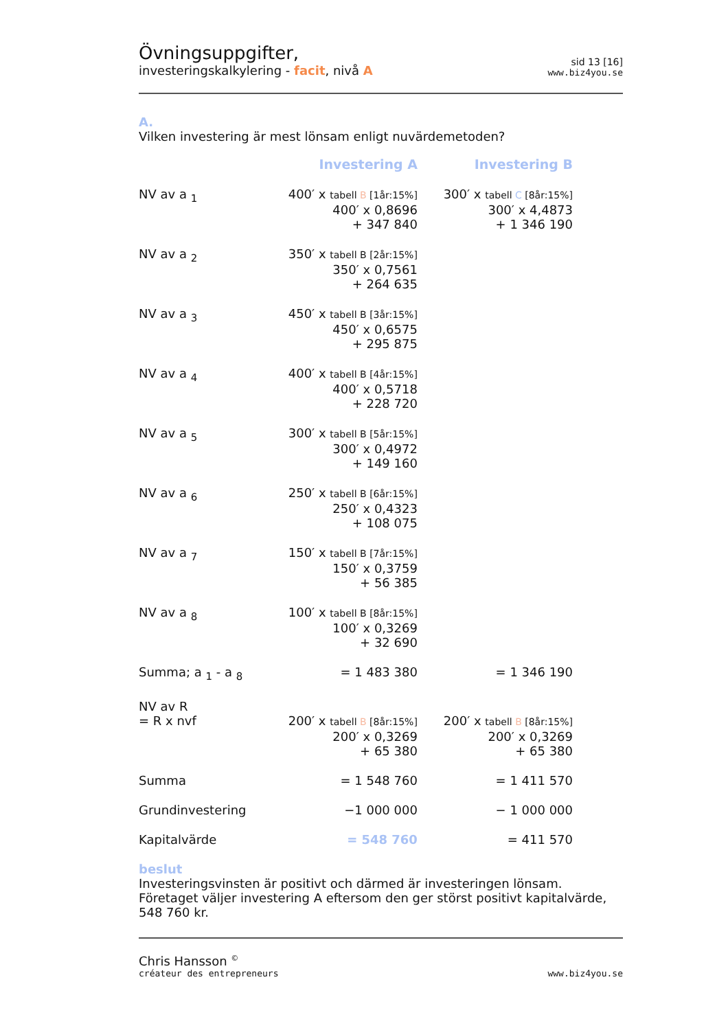Övningsuppgifter,
investeringskalkylering - facit, nivå A
sid 13 [16]
www.biz4you.se
A.
Vilken investering är mest lönsam enligt nuvärdemetoden?
| | Investering A | Investering B |
| NV av a <sub>1</sub> | 400′ x tabell B [1år:15%] 400′ x 0,8696 + 347 840 | 300′ x tabell C [8år:15%] 300′ x 4,4873 + 1 346 190 |
| NV av a <sub>2</sub> | 350′ x tabell B [2år:15%] 350′ x 0,7561 + 264 635 | |
| NV av a <sub>3</sub> | 450′ x tabell B [3år:15%] 450′ x 0,6575 + 295 875 | |
| NV av a <sub>4</sub> | 400′ x tabell B [4år:15%] 400′ x 0,5718 + 228 720 | |
| NV av a <sub>5</sub> | 300′ x tabell B [5år:15%] 300′ x 0,4972 + 149 160 | |
| NV av a <sub>6</sub> | 250′ x tabell B [6år:15%] 250′ x 0,4323 + 108 075 | |
| NV av a <sub>7</sub> | 150′ x tabell B [7år:15%] 150′ x 0,3759 + 56 385 | |
| NV av a <sub>8</sub> | 100′ x tabell B [8år:15%] 100′ x 0,3269 + 32 690 | |
| Summa; a <sub>1</sub> - a <sub>8</sub> | = 1 483 380 | = 1 346 190 |
| NV av R = R x nvf | 200′ x tabell B [8år:15%] 200′ x 0,3269 + 65 380 | 200′ x tabell B [8år:15%] 200′ x 0,3269 + 65 380 |
| Summa | = 1 548 760 | = 1 411 570 |
| Grundinvestering | −1 000 000 | − 1 000 000 |
| Kapitalvärde | = 548 760 | = 411 570 |
beslut
Investeringsvinsten är positivt och därmed är investeringen lönsam. Företaget väljer investering A eftersom den ger störst positivt kapitalvärde, 548 760 kr.
Chris Hansson <sup>©</sup>
créateur des entrepreneurs
www.biz4you.se